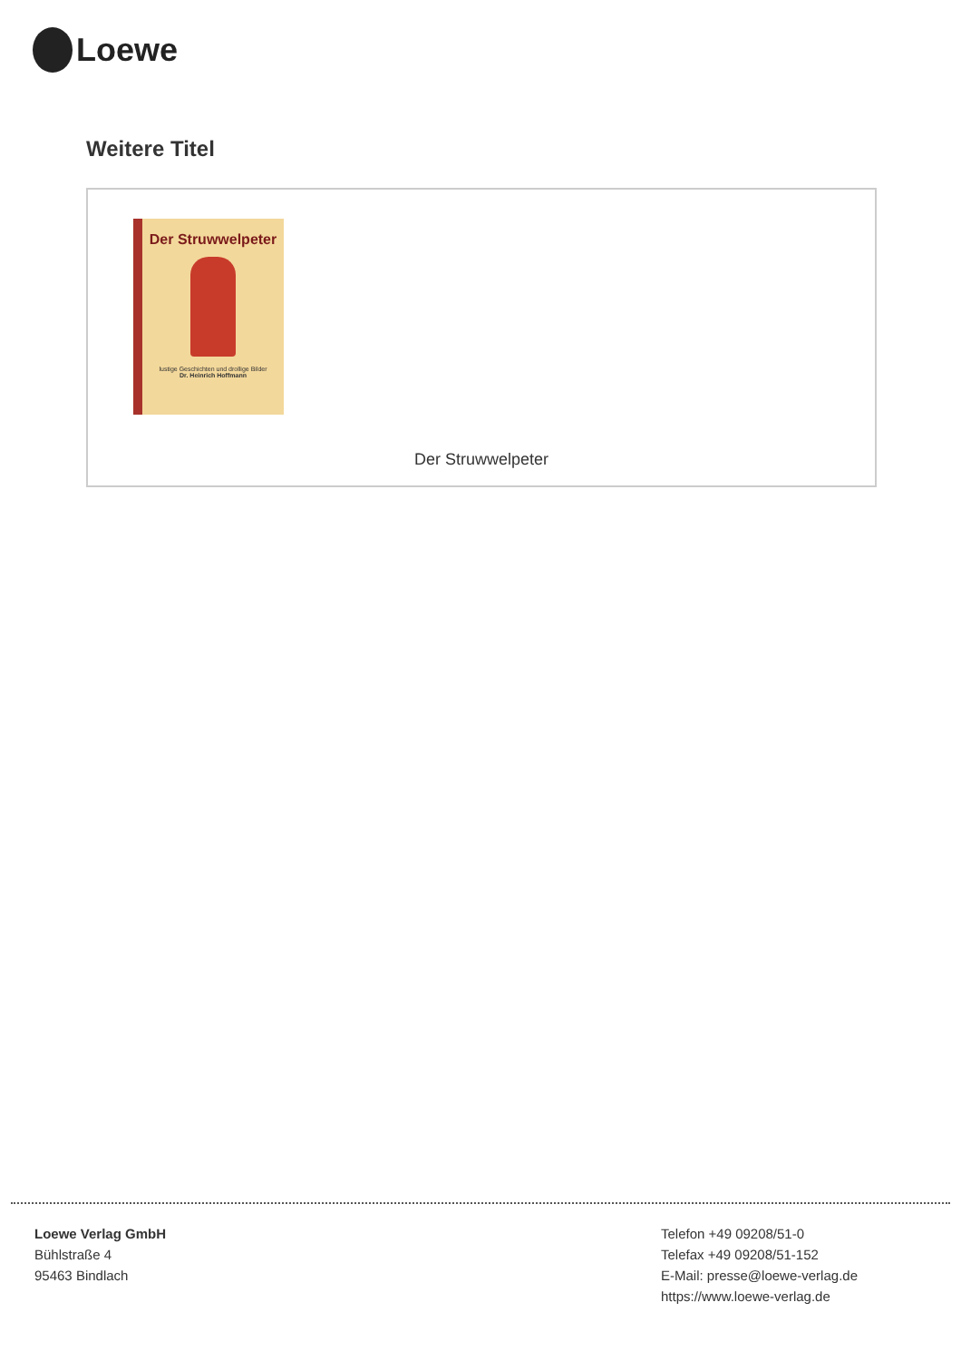Loewe
Weitere Titel
Der Struwwelpeter
lustige Geschichten und drollige Bilder
Dr. Heinrich Hoffmann
Der Struwwelpeter
Loewe Verlag GmbH
Bühlstraße 4
95463 Bindlach
Telefon +49 09208/51-0
Telefax +49 09208/51-152
E-Mail: presse@loewe-verlag.de
https://www.loewe-verlag.de